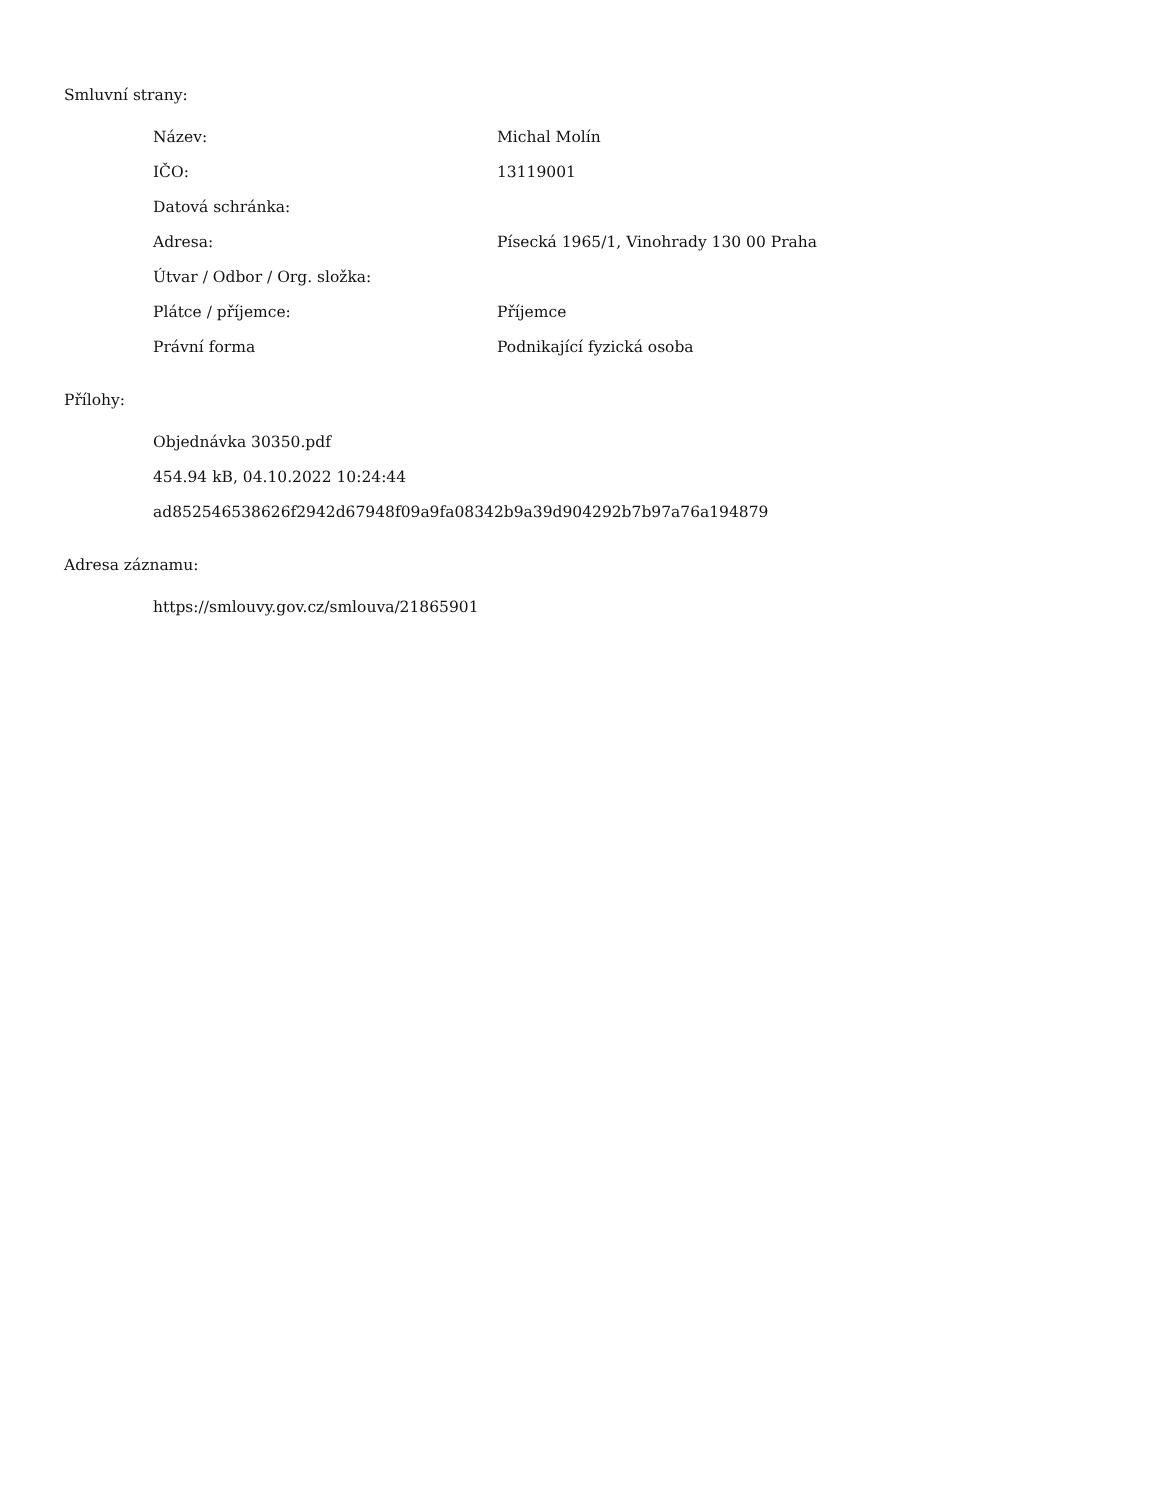Smluvní strany:
| Název: | Michal Molín |
| IČO: | 13119001 |
| Datová schránka: | |
| Adresa: | Písecká 1965/1, Vinohrady 130 00 Praha |
| Útvar / Odbor / Org. složka: | |
| Plátce / příjemce: | Příjemce |
| Právní forma | Podnikající fyzická osoba |
Přílohy:
Objednávka 30350.pdf
454.94 kB, 04.10.2022 10:24:44
ad852546538626f2942d67948f09a9fa08342b9a39d904292b7b97a76a194879
Adresa záznamu:
https://smlouvy.gov.cz/smlouva/21865901